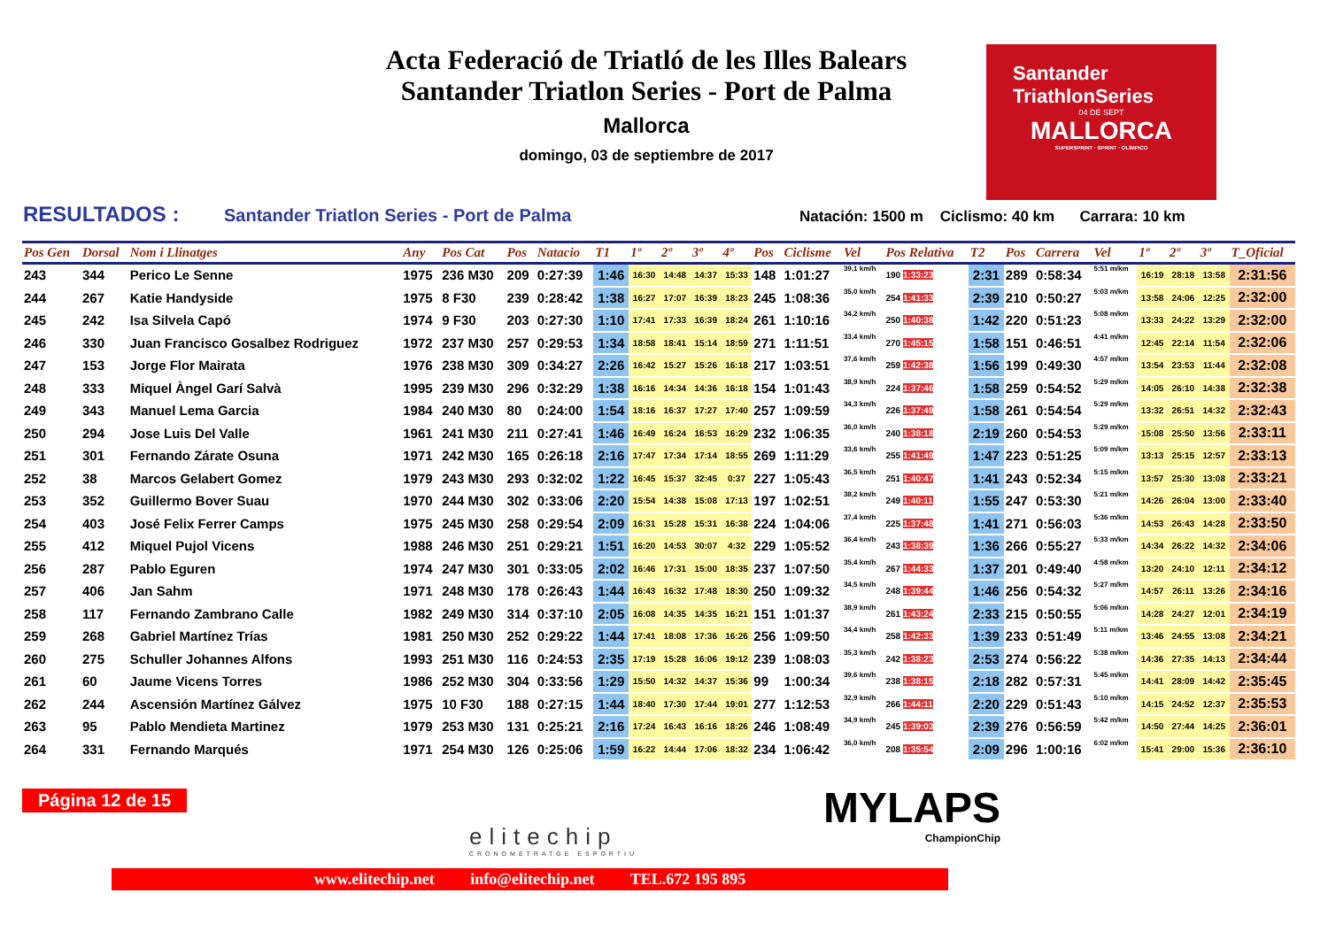Acta Federació de Triatló de les Illes Balears
Santander Triatlon Series - Port de Palma
Mallorca
domingo, 03 de septiembre de 2017
Santander
TriathlonSeries
04 DE SEPT
MALLORCA
SUPERSPRINT · SPRINT · OLÍMPICO
RESULTADOS : Santander Triatlon Series - Port de Palma Natación: 1500 m Ciclismo: 40 km Carrara: 10 km
| Pos Gen | Dorsal | Nom i Llinatges | Any | Pos Cat | Pos | Natacio | T1 | 1º | 2º | 3º | 4º | Pos | Ciclisme | Vel | Pos Relativa | T2 | Pos | Carrera | Vel | 1º | 2º | 3º | T_Oficial |
| --- | --- | --- | --- | --- | --- | --- | --- | --- | --- | --- | --- | --- | --- | --- | --- | --- | --- | --- | --- | --- | --- | --- | --- |
| 243 | 344 | Perico Le Senne | 1975 | 236 M30 | 209 | 0:27:39 | 1:46 | 16:30 | 14:48 | 14:37 | 15:33 | 148 | 1:01:27 | 39,1 km/h | 190 1:33:23 | 2:31 | 289 | 0:58:34 | 5:51 m/km | 16:19 | 28:18 | 13:58 | 2:31:56 |
| 244 | 267 | Katie Handyside | 1975 | 8 F30 | 239 | 0:28:42 | 1:38 | 16:27 | 17:07 | 16:39 | 18:23 | 245 | 1:08:36 | 35,0 km/h | 254 1:41:33 | 2:39 | 210 | 0:50:27 | 5:03 m/km | 13:58 | 24:06 | 12:25 | 2:32:00 |
| 245 | 242 | Isa Silvela Capó | 1974 | 9 F30 | 203 | 0:27:30 | 1:10 | 17:41 | 17:33 | 16:39 | 18:24 | 261 | 1:10:16 | 34,2 km/h | 250 1:40:38 | 1:42 | 220 | 0:51:23 | 5:08 m/km | 13:33 | 24:22 | 13:29 | 2:32:00 |
| 246 | 330 | Juan Francisco Gosalbez Rodriguez | 1972 | 237 M30 | 257 | 0:29:53 | 1:34 | 18:58 | 18:41 | 15:14 | 18:59 | 271 | 1:11:51 | 33,4 km/h | 270 1:45:15 | 1:58 | 151 | 0:46:51 | 4:41 m/km | 12:45 | 22:14 | 11:54 | 2:32:06 |
| 247 | 153 | Jorge Flor Mairata | 1976 | 238 M30 | 309 | 0:34:27 | 2:26 | 16:42 | 15:27 | 15:26 | 16:18 | 217 | 1:03:51 | 37,6 km/h | 259 1:42:38 | 1:56 | 199 | 0:49:30 | 4:57 m/km | 13:54 | 23:53 | 11:44 | 2:32:08 |
| 248 | 333 | Miquel Àngel Garí Salvà | 1995 | 239 M30 | 296 | 0:32:29 | 1:38 | 16:16 | 14:34 | 14:36 | 16:18 | 154 | 1:01:43 | 38,9 km/h | 224 1:37:46 | 1:58 | 259 | 0:54:52 | 5:29 m/km | 14:05 | 26:10 | 14:38 | 2:32:38 |
| 249 | 343 | Manuel Lema Garcia | 1984 | 240 M30 | 80 | 0:24:00 | 1:54 | 18:16 | 16:37 | 17:27 | 17:40 | 257 | 1:09:59 | 34,3 km/h | 226 1:37:49 | 1:58 | 261 | 0:54:54 | 5:29 m/km | 13:32 | 26:51 | 14:32 | 2:32:43 |
| 250 | 294 | Jose Luis Del Valle | 1961 | 241 M30 | 211 | 0:27:41 | 1:46 | 16:49 | 16:24 | 16:53 | 16:29 | 232 | 1:06:35 | 36,0 km/h | 240 1:38:18 | 2:19 | 260 | 0:54:53 | 5:29 m/km | 15:08 | 25:50 | 13:56 | 2:33:11 |
| 251 | 301 | Fernando Zárate Osuna | 1971 | 242 M30 | 165 | 0:26:18 | 2:16 | 17:47 | 17:34 | 17:14 | 18:55 | 269 | 1:11:29 | 33,6 km/h | 255 1:41:49 | 1:47 | 223 | 0:51:25 | 5:09 m/km | 13:13 | 25:15 | 12:57 | 2:33:13 |
| 252 | 38 | Marcos Gelabert Gomez | 1979 | 243 M30 | 293 | 0:32:02 | 1:22 | 16:45 | 15:37 | 32:45 | 0:37 | 227 | 1:05:43 | 36,5 km/h | 251 1:40:47 | 1:41 | 243 | 0:52:34 | 5:15 m/km | 13:57 | 25:30 | 13:08 | 2:33:21 |
| 253 | 352 | Guillermo Bover Suau | 1970 | 244 M30 | 302 | 0:33:06 | 2:20 | 15:54 | 14:38 | 15:08 | 17:13 | 197 | 1:02:51 | 38,2 km/h | 249 1:40:11 | 1:55 | 247 | 0:53:30 | 5:21 m/km | 14:26 | 26:04 | 13:00 | 2:33:40 |
| 254 | 403 | José Felix Ferrer Camps | 1975 | 245 M30 | 258 | 0:29:54 | 2:09 | 16:31 | 15:28 | 15:31 | 16:38 | 224 | 1:04:06 | 37,4 km/h | 225 1:37:48 | 1:41 | 271 | 0:56:03 | 5:36 m/km | 14:53 | 26:43 | 14:28 | 2:33:50 |
| 255 | 412 | Miquel Pujol Vicens | 1988 | 246 M30 | 251 | 0:29:21 | 1:51 | 16:20 | 14:53 | 30:07 | 4:32 | 229 | 1:05:52 | 36,4 km/h | 243 1:38:39 | 1:36 | 266 | 0:55:27 | 5:33 m/km | 14:34 | 26:22 | 14:32 | 2:34:06 |
| 256 | 287 | Pablo Eguren | 1974 | 247 M30 | 301 | 0:33:05 | 2:02 | 16:46 | 17:31 | 15:00 | 18:35 | 237 | 1:07:50 | 35,4 km/h | 267 1:44:33 | 1:37 | 201 | 0:49:40 | 4:58 m/km | 13:20 | 24:10 | 12:11 | 2:34:12 |
| 257 | 406 | Jan Sahm | 1971 | 248 M30 | 178 | 0:26:43 | 1:44 | 16:43 | 16:32 | 17:48 | 18:30 | 250 | 1:09:32 | 34,5 km/h | 248 1:39:44 | 1:46 | 256 | 0:54:32 | 5:27 m/km | 14:57 | 26:11 | 13:26 | 2:34:16 |
| 258 | 117 | Fernando Zambrano Calle | 1982 | 249 M30 | 314 | 0:37:10 | 2:05 | 16:08 | 14:35 | 14:35 | 16:21 | 151 | 1:01:37 | 38,9 km/h | 261 1:43:24 | 2:33 | 215 | 0:50:55 | 5:06 m/km | 14:28 | 24:27 | 12:01 | 2:34:19 |
| 259 | 268 | Gabriel Martínez Trías | 1981 | 250 M30 | 252 | 0:29:22 | 1:44 | 17:41 | 18:08 | 17:36 | 16:26 | 256 | 1:09:50 | 34,4 km/h | 258 1:42:33 | 1:39 | 233 | 0:51:49 | 5:11 m/km | 13:46 | 24:55 | 13:08 | 2:34:21 |
| 260 | 275 | Schuller Johannes Alfons | 1993 | 251 M30 | 116 | 0:24:53 | 2:35 | 17:19 | 15:28 | 16:06 | 19:12 | 239 | 1:08:03 | 35,3 km/h | 242 1:38:23 | 2:53 | 274 | 0:56:22 | 5:38 m/km | 14:36 | 27:35 | 14:13 | 2:34:44 |
| 261 | 60 | Jaume Vicens Torres | 1986 | 252 M30 | 304 | 0:33:56 | 1:29 | 15:50 | 14:32 | 14:37 | 15:36 | 99 | 1:00:34 | 39,6 km/h | 238 1:38:15 | 2:18 | 282 | 0:57:31 | 5:45 m/km | 14:41 | 28:09 | 14:42 | 2:35:45 |
| 262 | 244 | Ascensión Martínez Gálvez | 1975 | 10 F30 | 188 | 0:27:15 | 1:44 | 18:40 | 17:30 | 17:44 | 19:01 | 277 | 1:12:53 | 32,9 km/h | 266 1:44:11 | 2:20 | 229 | 0:51:43 | 5:10 m/km | 14:15 | 24:52 | 12:37 | 2:35:53 |
| 263 | 95 | Pablo Mendieta Martinez | 1979 | 253 M30 | 131 | 0:25:21 | 2:16 | 17:24 | 16:43 | 16:16 | 18:26 | 246 | 1:08:49 | 34,9 km/h | 245 1:39:03 | 2:39 | 276 | 0:56:59 | 5:42 m/km | 14:50 | 27:44 | 14:25 | 2:36:01 |
| 264 | 331 | Fernando Marqués | 1971 | 254 M30 | 126 | 0:25:06 | 1:59 | 16:22 | 14:44 | 17:06 | 18:32 | 234 | 1:06:42 | 36,0 km/h | 208 1:35:54 | 2:09 | 296 | 1:00:16 | 6:02 m/km | 15:41 | 29:00 | 15:36 | 2:36:10 |
Página 12 de 15
elitechip
CRONOMETRATGE ESPORTIU
MYLAPS
ChampionChip
www.elitechip.net info@elitechip.net TEL.672 195 895